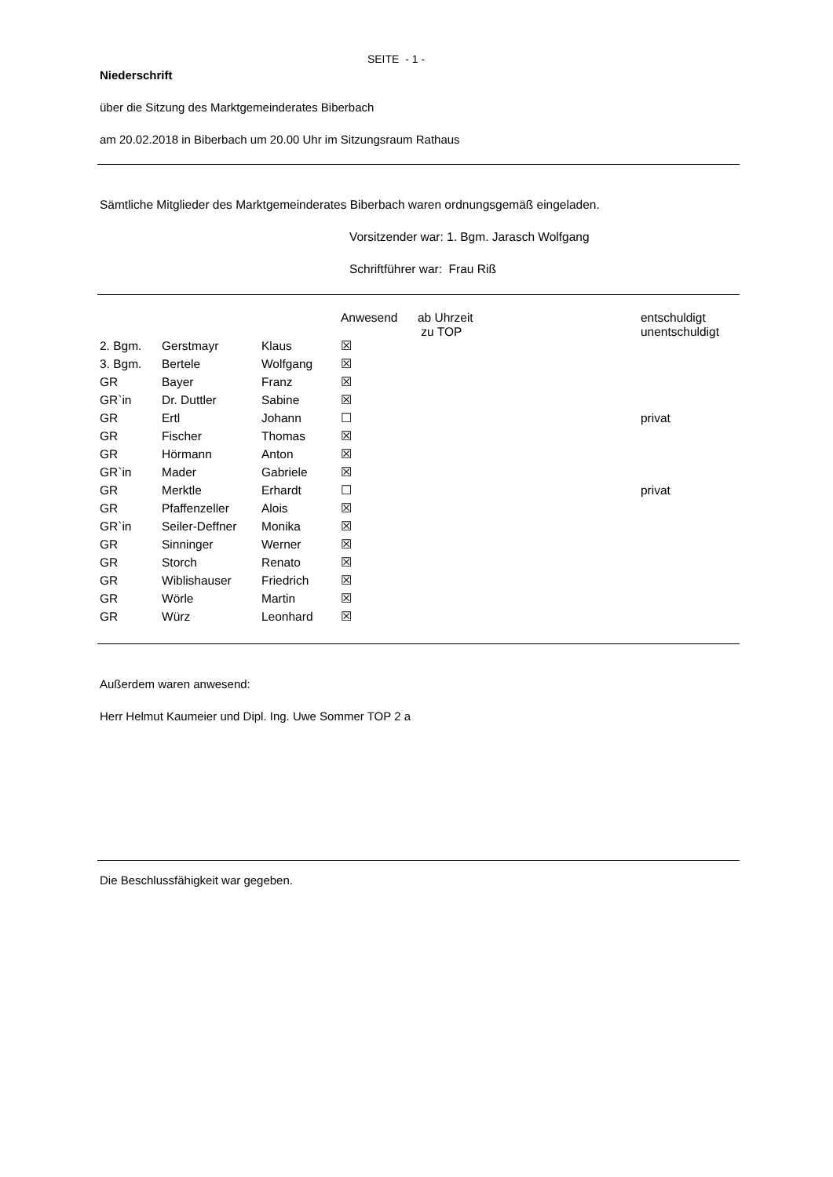SEITE - 1 -
Niederschrift
über die Sitzung des Marktgemeinderates Biberbach
am 20.02.2018 in Biberbach um 20.00 Uhr im Sitzungsraum Rathaus
Sämtliche Mitglieder des Marktgemeinderates Biberbach waren ordnungsgemäß eingeladen.
Vorsitzender war: 1. Bgm. Jarasch Wolfgang
Schriftführer war: Frau Riß
| | | | Anwesend | ab Uhrzeit zu TOP | entschuldigt unentschuldigt |
| 2. Bgm. | Gerstmayr | Klaus | ☒ | | |
| 3. Bgm. | Bertele | Wolfgang | ☒ | | |
| GR | Bayer | Franz | ☒ | | |
| GR`in | Dr. Duttler | Sabine | ☒ | | |
| GR | Ertl | Johann | ☐ | | privat |
| GR | Fischer | Thomas | ☒ | | |
| GR | Hörmann | Anton | ☒ | | |
| GR`in | Mader | Gabriele | ☒ | | |
| GR | Merktle | Erhardt | ☐ | | privat |
| GR | Pfaffenzeller | Alois | ☒ | | |
| GR`in | Seiler-Deffner | Monika | ☒ | | |
| GR | Sinninger | Werner | ☒ | | |
| GR | Storch | Renato | ☒ | | |
| GR | Wiblishauser | Friedrich | ☒ | | |
| GR | Wörle | Martin | ☒ | | |
| GR | Würz | Leonhard | ☒ | | |
Außerdem waren anwesend:
Herr Helmut Kaumeier und Dipl. Ing. Uwe Sommer TOP 2 a
Die Beschlussfähigkeit war gegeben.